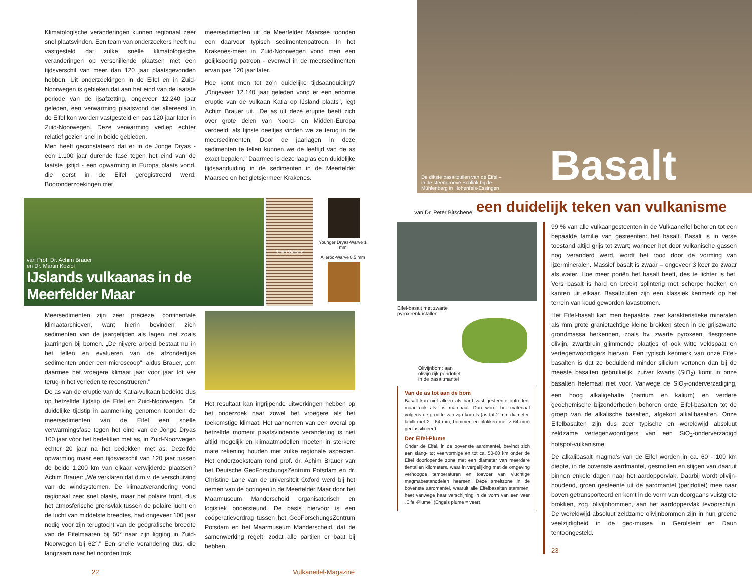Klimatologische veranderingen kunnen regionaal zeer snel plaatsvinden. Een team van onderzoekers heeft nu vastgesteld dat zulke snelle klimatologische veranderingen op verschillende plaatsen met een tijdsverschil van meer dan 120 jaar plaatsgevonden hebben. Uit onderzoekingen in de Eifel en in Zuid-Noorwegen is gebleken dat aan het eind van de laatste periode van de ijsafzetting, ongeveer 12.240 jaar geleden, een verwarming plaatsvond die allereerst in de Eifel kon worden vastgesteld en pas 120 jaar later in Zuid-Noorwegen. Deze verwarming verliep echter relatief gezien snel in beide gebieden.
Men heeft geconstateerd dat er in de Jonge Dryas - een 1.100 jaar durende fase tegen het eind van de laatste ijstijd - een opwarming in Europa plaats vond, die eerst in de Eifel geregistreerd werd. Booronderzoekingen met
meersedimenten uit de Meerfelder Maarsee toonden een daarvoor typisch sedimentenpatroon. In het Krakenes-meer in Zuid-Noorwegen vond men een gelijksoortig patroon - evenwel in de meersedimenten ervan pas 120 jaar later.
Hoe komt men tot zo'n duidelijke tijdsaanduiding? „Ongeveer 12.140 jaar geleden vond er een enorme eruptie van de vulkaan Katla op IJsland plaats", legt Achim Brauer uit. „De as uit deze eruptie heeft zich over grote delen van Noord- en Midden-Europa verdeeld, als fijnste deeltjes vinden we ze terug in de meersedimenten. Door de jaarlagen in deze sedimenten te tellen kunnen we de leeftijd van de as exact bepalen." Daarmee is deze laag as een duidelijke tijdsaanduiding in de sedimenten in de Meerfelder Maarsee en het gletsjermeer Krakenes.
van Prof. Dr. Achim Brauer
en Dr. Martin Koziol
IJslands vulkaanas in de Meerfelder Maar
5 mm Warven Younger Dryas-Warve 1 mm
Alleröd-Warve 0,5 mm
Meersedimenten zijn zeer precieze, continentale klimaatarchieven, want hierin bevinden zich sedimenten van de jaargetijden als lagen, net zoals jaarringen bij bomen. „De nijvere arbeid bestaat nu in het tellen en evalueren van de afzonderlijke sedimenten onder een microscoop", aldus Brauer, „om daarmee het vroegere klimaat jaar voor jaar tot ver terug in het verleden te reconstrueren."
De as van de eruptie van de Katla-vulkaan bedekte dus op hetzelfde tijdstip de Eifel en Zuid-Noorwegen. Dit duidelijke tijdstip in aanmerking genomen toonden de meersedimenten van de Eifel een snelle verwarmingsfase tegen het eind van de Jonge Dryas 100 jaar vóór het bedekken met as, in Zuid-Noorwegen echter 20 jaar na het bedekken met as. Dezelfde opwarming maar een tijdsverschil van 120 jaar tussen de beide 1.200 km van elkaar verwijderde plaatsen? Achim Brauer: „We verklaren dat d.m.v. de verschuiving van de windsystemen. De klimaatverandering vond regionaal zeer snel plaats, maar het polaire front, dus het atmosferische grensvlak tussen de polaire lucht en de lucht van middelste breedtes, had ongeveer 100 jaar nodig voor zijn terugtocht van de geografische breedte van de Eifelmaaren bij 50° naar zijn ligging in Zuid-Noorwegen bij 62°." Een snelle verandering dus, die langzaam naar het noorden trok.
Het resultaat kan ingrijpende uitwerkingen hebben op het onderzoek naar zowel het vroegere als het toekomstige klimaat. Het aannemen van een overal op hetzelfde moment plaatsvindende verandering is niet altijd mogelijk en klimaatmodellen moeten in sterkere mate rekening houden met zulke regionale aspecten. Het onderzoeksteam rond prof. dr. Achim Brauer van het Deutsche GeoForschungsZentrum Potsdam en dr. Christine Lane van de universiteit Oxford werd bij het nemen van de boringen in de Meerfelder Maar door het Maarmuseum Manderscheid organisatorisch en logistiek ondersteund. De basis hiervoor is een coöperatieverdrag tussen het GeoForschungsZentrum Potsdam en het Maarmuseum Manderscheid, dat de samenwerking regelt, zodat alle partijen er baat bij hebben.
22 Vulkaneifel-Magazine
De dikste basaltzuilen van de Eifel –
in de steengroeve Schlink bij de
Mühlenberg in Hohenfels-Essingen
Basalt
van Dr. Peter Bitschene
een duidelijk teken van vulkanisme
Eifel-basalt met zwarte
pyroxeenkristallen
Olivijnbom: aan
olivijn rijk peridotiet
in de basaltmantel
Van de as tot aan de bom
Basalt kan niet alleen als hard vast gesteente optreden, maar ook als los materiaal. Dan wordt het materiaal volgens de grootte van zijn korrels (as tot 2 mm diameter, lapilli met 2 - 64 mm, bommen en blokken met > 64 mm) geclassificeerd.
Der Eifel-Plume
Onder de Eifel, in de bovenste aardmantel, bevindt zich een slang- tot veervormige en tot ca. 50-60 km onder de Eifel doorlopende zone met een diameter van meerdere tientallen kilometers, waar in vergelijking met de omgeving verhoogde temperaturen en toevoer van vluchtige magmabestanddelen heersen. Deze smeltzone in de bovenste aardmantel, waaruit alle Eifelbasalten stammen, heet vanwege haar verschijning in de vorm van een veer „Eifel-Plume" (Engels plume = veer).
99 % van alle vulkaangesteenten in de Vulkaaneifel behoren tot een bepaalde familie van gesteenten: het basalt. Basalt is in verse toestand altijd grijs tot zwart; wanneer het door vulkanische gassen nog veranderd werd, wordt het rood door de vorming van ijzermineralen. Massief basalt is zwaar – ongeveer 3 keer zo zwaar als water. Hoe meer poriën het basalt heeft, des te lichter is het. Vers basalt is hard en breekt splinterig met scherpe hoeken en kanten uit elkaar. Basaltzuilen zijn een klassiek kenmerk op het terrein van koud geworden lavastromen.
Het Eifel-basalt kan men bepaalde, zeer karakteristieke mineralen als mm grote granietachtige kleine brokken steen in de grijszwarte grondmassa herkennen, zoals bv. zwarte pyroxeen, flesgroene olivijn, zwartbruin glimmende plaatjes of ook witte veldspaat en vertegenwoordigers hiervan. Een typisch kenmerk van onze Eifel-basalten is dat ze beduidend minder silicium vertonen dan bij de meeste basalten gebruikelijk; zuiver kwarts (SiO<sub>2</sub>) komt in onze basalten helemaal niet voor. Vanwege de SiO<sub>2</sub>-onderverzadiging, een hoog alkaligehalte (natrium en kalium) en verdere geochemische bijzonderheden behoren onze Eifel-basalten tot de groep van de alkalische basalten, afgekort alkalibasalten. Onze Eifelbasalten zijn dus zeer typische en wereldwijd absoluut zeldzame vertegenwoordigers van een SiO<sub>2</sub>-onderverzadigd hotspot-vulkanisme.
De alkalibasalt magma's van de Eifel worden in ca. 60 - 100 km diepte, in de bovenste aardmantel, gesmolten en stijgen van daaruit binnen enkele dagen naar het aardoppervlak. Daarbij wordt olivijn-houdend, groen gesteente uit de aardmantel (peridotiet) mee naar boven getransporteerd en komt in de vorm van doorgaans vuistgrote brokken, zog. olivijnbommen, aan het aardoppervlak tevoorschijn. De wereldwijd absoluut zeldzame olivijnbommen zijn in hun groene veelzijdigheid in de geo-musea in Gerolstein en Daun tentoongesteld.
23